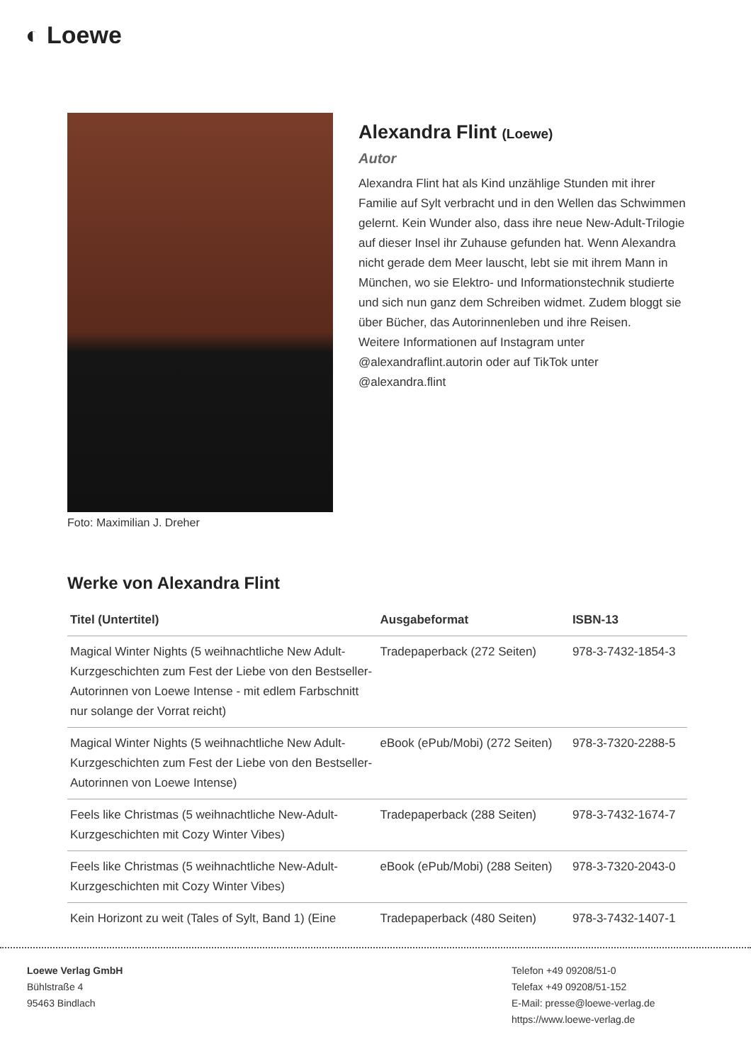◐ Loewe
Foto: Maximilian J. Dreher
Alexandra Flint (Loewe)
Autor
Alexandra Flint hat als Kind unzählige Stunden mit ihrer Familie auf Sylt verbracht und in den Wellen das Schwimmen gelernt. Kein Wunder also, dass ihre neue New-Adult-Trilogie auf dieser Insel ihr Zuhause gefunden hat. Wenn Alexandra nicht gerade dem Meer lauscht, lebt sie mit ihrem Mann in München, wo sie Elektro- und Informationstechnik studierte und sich nun ganz dem Schreiben widmet. Zudem bloggt sie über Bücher, das Autorinnenleben und ihre Reisen.
Weitere Informationen auf Instagram unter @alexandraflint.autorin oder auf TikTok unter @alexandra.flint
Werke von Alexandra Flint
| Titel (Untertitel) | Ausgabeformat | ISBN-13 |
| --- | --- | --- |
| Magical Winter Nights (5 weihnachtliche New Adult-Kurzgeschichten zum Fest der Liebe von den Bestseller-Autorinnen von Loewe Intense - mit edlem Farbschnitt nur solange der Vorrat reicht) | Tradepaperback (272 Seiten) | 978-3-7432-1854-3 |
| Magical Winter Nights (5 weihnachtliche New Adult-Kurzgeschichten zum Fest der Liebe von den Bestseller-Autorinnen von Loewe Intense) | eBook (ePub/Mobi) (272 Seiten) | 978-3-7320-2288-5 |
| Feels like Christmas (5 weihnachtliche New-Adult-Kurzgeschichten mit Cozy Winter Vibes) | Tradepaperback (288 Seiten) | 978-3-7432-1674-7 |
| Feels like Christmas (5 weihnachtliche New-Adult-Kurzgeschichten mit Cozy Winter Vibes) | eBook (ePub/Mobi) (288 Seiten) | 978-3-7320-2043-0 |
| Kein Horizont zu weit (Tales of Sylt, Band 1) (Eine | Tradepaperback (480 Seiten) | 978-3-7432-1407-1 |
Loewe Verlag GmbH
Bühlstraße 4
95463 Bindlach
Telefon +49 09208/51-0
Telefax +49 09208/51-152
E-Mail: presse@loewe-verlag.de
https://www.loewe-verlag.de